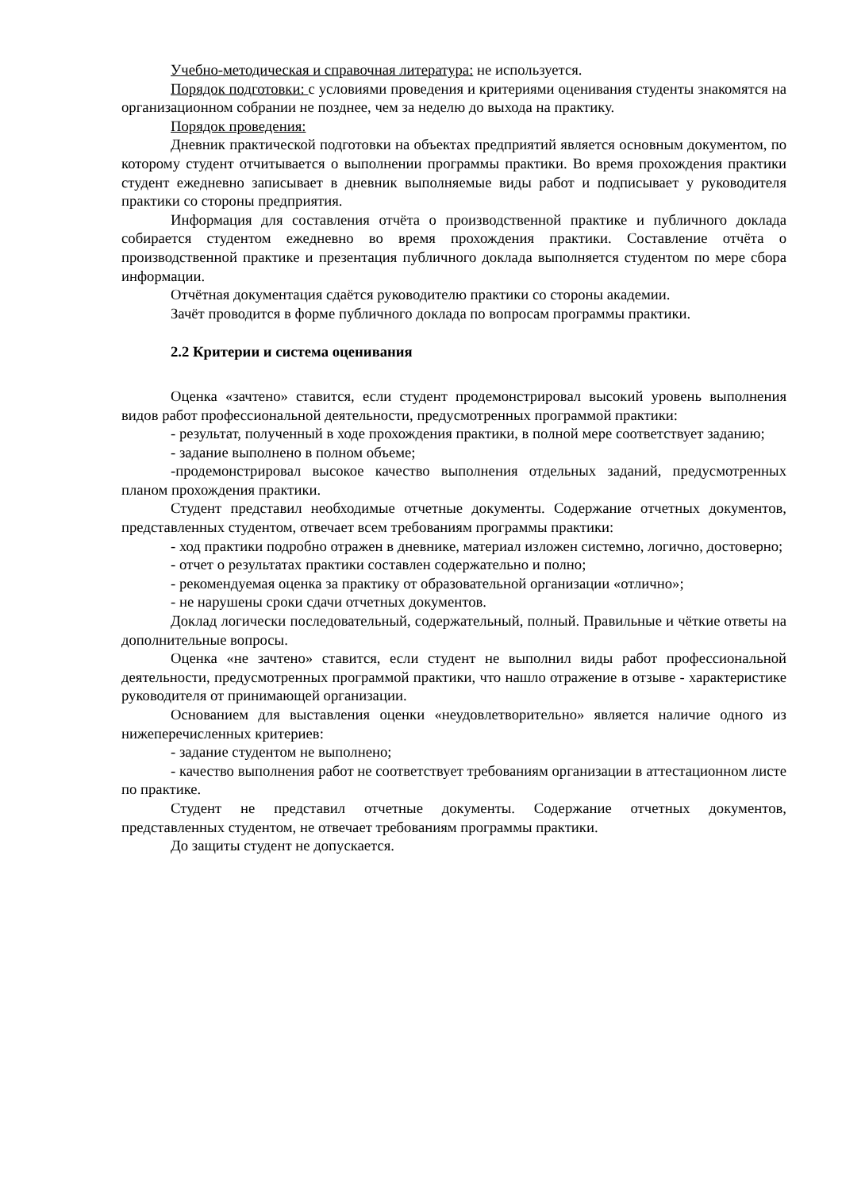Учебно-методическая и справочная литература: не используется.
Порядок подготовки: с условиями проведения и критериями оценивания студенты знакомятся на организационном собрании не позднее, чем за неделю до выхода на практику.
Порядок проведения:
Дневник практической подготовки на объектах предприятий является основным документом, по которому студент отчитывается о выполнении программы практики. Во время прохождения практики студент ежедневно записывает в дневник выполняемые виды работ и подписывает у руководителя практики со стороны предприятия.
Информация для составления отчёта о производственной практике и публичного доклада собирается студентом ежедневно во время прохождения практики. Составление отчёта о производственной практике и презентация публичного доклада выполняется студентом по мере сбора информации.
Отчётная документация сдаётся руководителю практики со стороны академии.
Зачёт проводится в форме публичного доклада по вопросам программы практики.
2.2 Критерии и система оценивания
Оценка «зачтено» ставится, если студент продемонстрировал высокий уровень выполнения видов работ профессиональной деятельности, предусмотренных программой практики:
- результат, полученный в ходе прохождения практики, в полной мере соответствует заданию;
- задание выполнено в полном объеме;
-продемонстрировал высокое качество выполнения отдельных заданий, предусмотренных планом прохождения практики.
Студент представил необходимые отчетные документы. Содержание отчетных документов, представленных студентом, отвечает всем требованиям программы практики:
- ход практики подробно отражен в дневнике, материал изложен системно, логично, достоверно;
- отчет о результатах практики составлен содержательно и полно;
- рекомендуемая оценка за практику от образовательной организации «отлично»;
- не нарушены сроки сдачи отчетных документов.
Доклад логически последовательный, содержательный, полный. Правильные и чёткие ответы на дополнительные вопросы.
Оценка «не зачтено» ставится, если студент не выполнил виды работ профессиональной деятельности, предусмотренных программой практики, что нашло отражение в отзыве - характеристике руководителя от принимающей организации.
Основанием для выставления оценки «неудовлетворительно» является наличие одного из нижеперечисленных критериев:
- задание студентом не выполнено;
- качество выполнения работ не соответствует требованиям организации в аттестационном листе по практике.
Студент не представил отчетные документы. Содержание отчетных документов, представленных студентом, не отвечает требованиям программы практики.
До защиты студент не допускается.